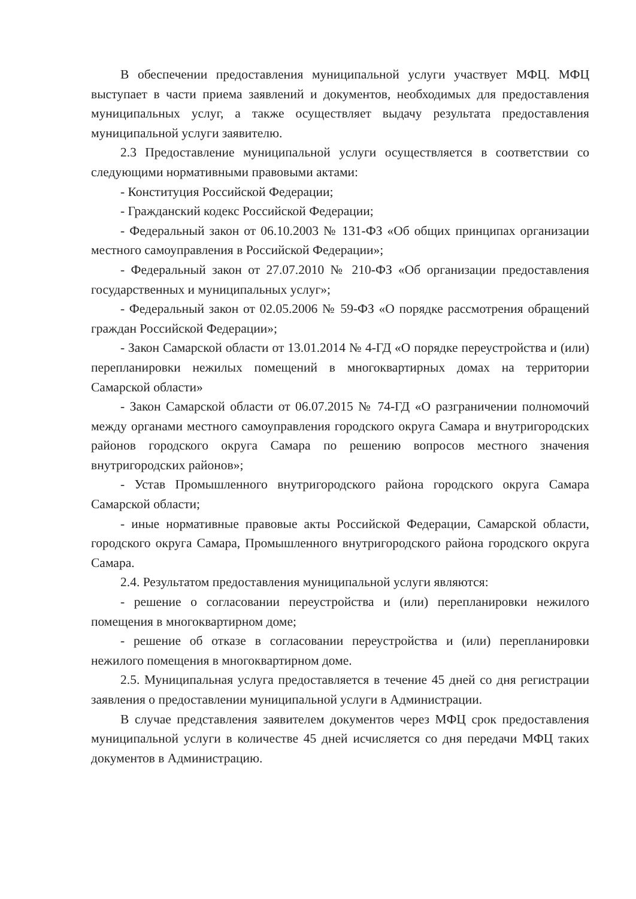В обеспечении предоставления муниципальной услуги участвует МФЦ. МФЦ выступает в части приема заявлений и документов, необходимых для предоставления муниципальных услуг, а также осуществляет выдачу результата предоставления муниципальной услуги заявителю.
2.3 Предоставление муниципальной услуги осуществляется в соответствии со следующими нормативными правовыми актами:
- Конституция Российской Федерации;
- Гражданский кодекс Российской Федерации;
- Федеральный закон от 06.10.2003 № 131-ФЗ «Об общих принципах организации местного самоуправления в Российской Федерации»;
- Федеральный закон от 27.07.2010 № 210-ФЗ «Об организации предоставления государственных и муниципальных услуг»;
- Федеральный закон от 02.05.2006 № 59-ФЗ «О порядке рассмотрения обращений граждан Российской Федерации»;
- Закон Самарской области от 13.01.2014 № 4-ГД «О порядке переустройства и (или) перепланировки нежилых помещений в многоквартирных домах на территории Самарской области»
- Закон Самарской области от 06.07.2015 № 74-ГД «О разграничении полномочий между органами местного самоуправления городского округа Самара и внутригородских районов городского округа Самара по решению вопросов местного значения внутригородских районов»;
- Устав Промышленного внутригородского района городского округа Самара Самарской области;
- иные нормативные правовые акты Российской Федерации, Самарской области, городского округа Самара, Промышленного внутригородского района городского округа Самара.
2.4. Результатом предоставления муниципальной услуги являются:
- решение о согласовании переустройства и (или) перепланировки нежилого помещения в многоквартирном доме;
- решение об отказе в согласовании переустройства и (или) перепланировки нежилого помещения в многоквартирном доме.
2.5. Муниципальная услуга предоставляется в течение 45 дней со дня регистрации заявления о предоставлении муниципальной услуги в Администрации.
В случае представления заявителем документов через МФЦ срок предоставления муниципальной услуги в количестве 45 дней исчисляется со дня передачи МФЦ таких документов в Администрацию.